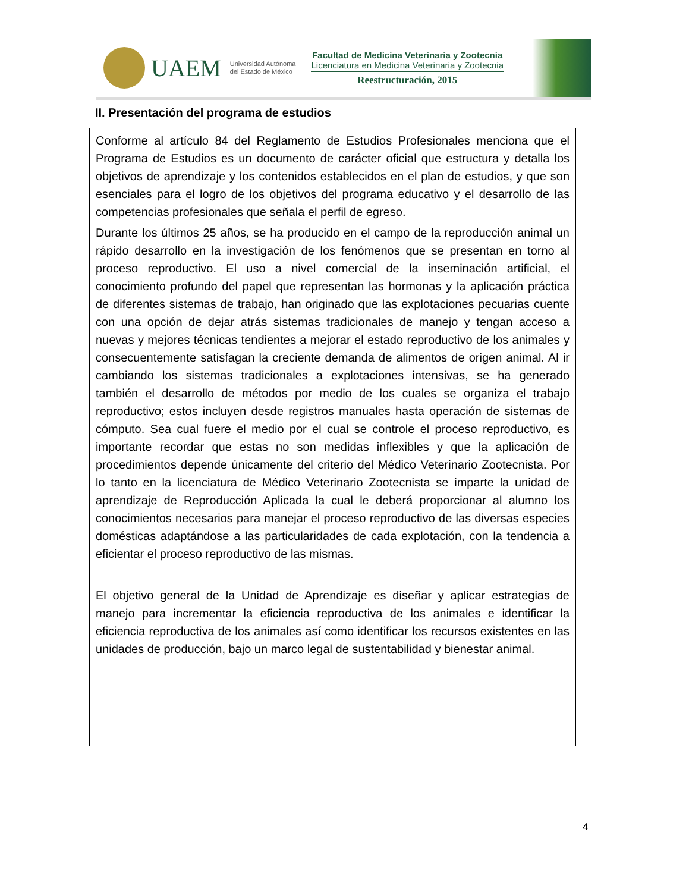UAEM
Universidad Autónoma
del Estado de México
Facultad de Medicina Veterinaria y Zootecnia
Licenciatura en Medicina Veterinaria y Zootecnia
Reestructuración, 2015
II. Presentación del programa de estudios
Conforme al artículo 84 del Reglamento de Estudios Profesionales menciona que el Programa de Estudios es un documento de carácter oficial que estructura y detalla los objetivos de aprendizaje y los contenidos establecidos en el plan de estudios, y que son esenciales para el logro de los objetivos del programa educativo y el desarrollo de las competencias profesionales que señala el perfil de egreso.
Durante los últimos 25 años, se ha producido en el campo de la reproducción animal un rápido desarrollo en la investigación de los fenómenos que se presentan en torno al proceso reproductivo. El uso a nivel comercial de la inseminación artificial, el conocimiento profundo del papel que representan las hormonas y la aplicación práctica de diferentes sistemas de trabajo, han originado que las explotaciones pecuarias cuente con una opción de dejar atrás sistemas tradicionales de manejo y tengan acceso a nuevas y mejores técnicas tendientes a mejorar el estado reproductivo de los animales y consecuentemente satisfagan la creciente demanda de alimentos de origen animal. Al ir cambiando los sistemas tradicionales a explotaciones intensivas, se ha generado también el desarrollo de métodos por medio de los cuales se organiza el trabajo reproductivo; estos incluyen desde registros manuales hasta operación de sistemas de cómputo. Sea cual fuere el medio por el cual se controle el proceso reproductivo, es importante recordar que estas no son medidas inflexibles y que la aplicación de procedimientos depende únicamente del criterio del Médico Veterinario Zootecnista. Por lo tanto en la licenciatura de Médico Veterinario Zootecnista se imparte la unidad de aprendizaje de Reproducción Aplicada la cual le deberá proporcionar al alumno los conocimientos necesarios para manejar el proceso reproductivo de las diversas especies domésticas adaptándose a las particularidades de cada explotación, con la tendencia a eficientar el proceso reproductivo de las mismas.
El objetivo general de la Unidad de Aprendizaje es diseñar y aplicar estrategias de manejo para incrementar la eficiencia reproductiva de los animales e identificar la eficiencia reproductiva de los animales así como identificar los recursos existentes en las unidades de producción, bajo un marco legal de sustentabilidad y bienestar animal.
4